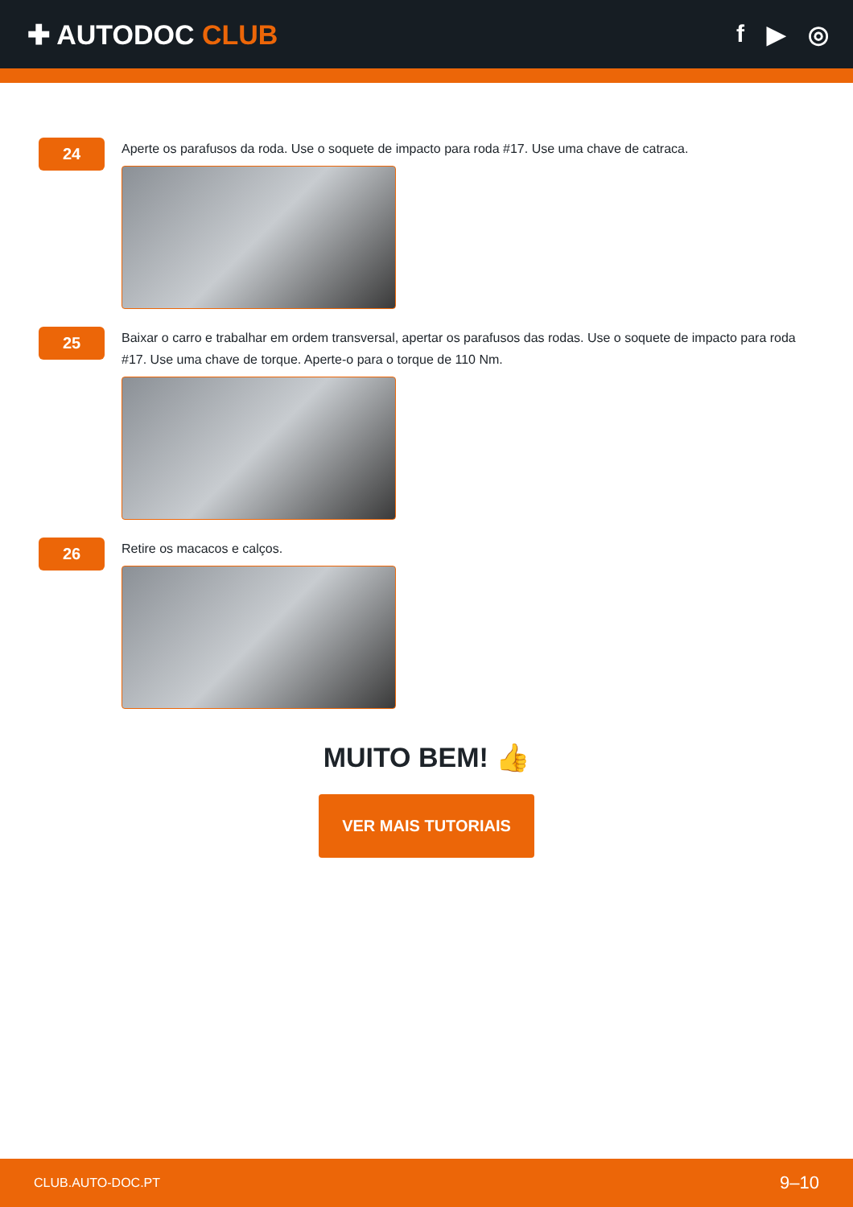✚ AUTODOC CLUB f ▶ ◎
24
Aperte os parafusos da roda. Use o soquete de impacto para roda #17. Use uma chave de catraca.
25
Baixar o carro e trabalhar em ordem transversal, apertar os parafusos das rodas. Use o soquete de impacto para roda #17. Use uma chave de torque. Aperte-o para o torque de 110 Nm.
26
Retire os macacos e calços.
MUITO BEM! 👍
VER MAIS TUTORIAIS
CLUB.AUTO-DOC.PT 9–10